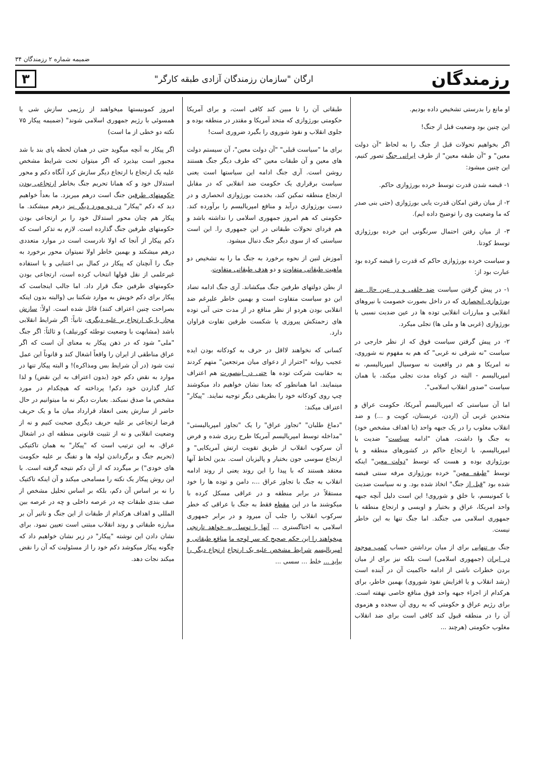ضمیمه شماره ۲ رزمندگان ۳۴
رزمندگان ارگان "سازمان رزمندگان آزادی طبقه کارگر" ۳
او مانع را بدرستی تشخیص داده بودیم.
این چنین بود وضعیت قبل از جنگ!
اگر بخواهیم تحولات قبل از جنگ را به لحاظ "آن دولت معین" و "آن طبقه معین" از طرف ایرانی جنگ تصور کنیم، این چنین میشود:
۱- قبضه شدن قدرت توسط خرده بورژوازی حاکم.
۲- از میان رفتن امکان قدرت یابی بورژوازی (حتی بنی صدر که ما وضعیت وی را توضیح داده ایم).
۳- از میان رفتن احتمال سرنگونی این خرده بورژوازی توسط کودتا.
و سیاست خرده بورژوازی حاکم که قدرت را قبضه کرده بود عبارت بود از:
۱- در پیش گرفتن سیاست ضد خلقی و در عین حال ضد بورژوازی انحصاری که در داخل بصورت خصومت با نیروهای انقلابی و مبارزات انقلابی توده ها در عین ضدیت نسبی با بورژوازی (غربی ها و ملی ها) تجلی میکرد.
۲- در پیش گرفتن سیاست فوق که از نظر خارجی در سیاست "نه شرقی نه غربی" که هم به مفهوم نه شوروی، نه امریکا و هم در واقعیت نه سوسیال امپریالیسم، نه امپریالیسم - البته در کوتاه مدت تجلی میکند، با همان سیاست "صدور انقلاب اسلامی".
اما آن سیاستی که امپریالیسم آمریکا، حکومت عراق و متحدین غربی آن (اردن، عربستان، کویت و ...) و ضد انقلاب مغلوب را در یک جبهه واحد (با اهداف مشخص خود) به جنگ وا داشت، همان "ادامه سیاست" ضدیت با امپریالیسم، با ارتجاع حاکم در کشورهای منطقه و با بورژوازی بوده و هست که توسط "دولت معین" اینکه توسط "طبقه معین" خرده بورژوازی مرفه سنتی قبضه شده بود "قبل از جنگ" اتخاذ شده بود. و نه سیاست ضدیت با کمونیسم، با خلق و شوروی! این است دلیل آنچه جبهه واحد امریکا، عراق و بختیار و اویسی و ارتجاع منطقه با جمهوری اسلامی می جنگند. اما جنگ تنها به این خاطر نیست.
جنگ به تنهایی برای از میان برداشتن حساب کمپ موجود در ایران (جمهوری اسلامی) است بلکه نیز برای از میان بردن خطرات ناشی از ادامه حاکمیت آن در آینده است (رشد انقلاب و یا افزایش نفوذ شوروی) بهمین خاطر، برای هرکدام از اجزاء جبهه واحد فوق منافع خاصی نهفته است. برای رژیم عراق و حکومتی که به روی آن سجده و هزموی آن را در منطقه قبول کند کافی است برای ضد انقلاب مغلوب حکومتی (هرچند ...
طبقاتی آن را تا مبین کند کافی است، و برای آمریکا حکومتی بورژوازی که متحد آمریکا و مقتدر در منطقه بوده و جلوی انقلاب و نفوذ شوروی را بگیرد ضروری است!
برای ما "سیاست قبلی" "آن دولت معین"، آن سیستم دولت های معین و آن طبقات معین "که طرف دیگر جنگ هستند روشن است. آری جنگ ادامه این سیاستها است یعنی سیاست برقراری یک حکومت ضد انقلابی که در مقابل ارتجاع منطقه تمکین کند، بخدمت بورژوازی انحصاری و در دست بورژوازی درآید و منافع امپریالیسم را برآورده کند. حکومتی که هم امروز جمهوری اسلامی را نداشته باشد و هم فردای تحولات طبقاتی در این جمهوری را. این است سیاستی که از سوی دیگر جنگ دنبال میشود.
آموزش لنین از نحوه برخورد به جنگ ما را به تشخیص دو ماهیت طبقاتی متفاوت و دو هدف طبقاتی متفاوت.
از بطن دولتهای طرفین جنگ میکشاند. آری جنگ ادامه تضاد این دو سیاست متفاوت است و بهمین خاطر علیرغم ضد انقلابی بودن هردو از نظر منافع در از مدت حتی آنی توده های زحمتکش پیروزی یا شکست طرفین تفاوت فراوان دارد.
کسانی که نخواهند لااقل در حرف به کودکانه بودن ایده عجیب روانه "احتراز از دعوای میان مرتجعین" متهم کردند به حقانیت شرکت توده ها حتی در اینصورت هم اعتراف مینمایند. اما همانطور که بعدا نشان خواهیم داد میکوشند چپ روی کودکانه خود را بطریقی دیگر توجیه نمایند. "پیکار" اعتراف میکند:
"دماغ طلبان" "تجاوز عراق" را یک "تجاوز امپریالیستی" "مداخله توسط امپریالیسم آمریکا طرح ریزی شده و فرض آن سرکوب انقلاب از طریق تقویت ارتش آمریکایی" و ارتجاع سوسی جون بختیار و پالیزبان است. بدین لحاظ آنها معتقد هستند که با پیدا را این روند یعنی از روند ادامه انقلاب به جنگ با تجاوز عراق ...، دامن و توده ها را خود مستقلاً در برابر منطقه و در عراقی مسکل کرده با میکوشند ما در این مقطع فقط به جنگ با عراقی که خطر سرکوب انقلاب را جلب آن میرود و در برابر جمهوری اسلامی به اختاگستری ... آنها با توسل به خواهد تارنجی میخواهند را این حکم صحیح که سر لوحه ما منافع طبقاتی و امپریالیسم شرایط مشخص علیه یک ارتجاع ارتجاع دیگر را بیاید ... خلط ... سسی ...
امروز کمونیستها میخواهند از رژیمی سازش شی یا همسوئی با رژیم جمهوری اسلامی شوند" (ضمیمه پیکار ۷۵ نکته دو خطی از ما است)
اگر پیکار به آنچه میگوید حتی در همان لحظه پای بند با شد مجبور است بپذیرد که اگر میتوان تحت شرایط مشخص علیه یک ارتجاع با ارتجاع دیگر سازش کرد آنگاه دکم و محور استدلال خود و که همانا تحریم جنگ بخاطر ارتجاعی بودن حکومتهای طرفین جنگ است درهم میریزد. ما بعداً خواهیم دید که دکم "پیکار" در دو مورد دیگر نیز درهم میشکند. ما پیکار هم چنان محور استدلال خود را بر ارتجاعی بودن حکومتهای طرفین جنگ گذارده است. لازم به تذکر است که دکم پیکار از آنجا که اولا نادرست است در موارد متعددی درهم میشکند و بهمین خاطر اولا نمیتوان محور برخورد به جنگ را آنچنان که پیکار در کمال بی اعتنایی و با استفاده غیرعلمی از نقل قولها انتخاب کرده است، ارتجاعی بودن حکومتهای طرفین جنگ قرار داد. اما جالب اینجاست که پیکار برای دکم خویش به موارد شکننا بی (والبته بدون اینکه بصراحت چنین اعتراف کنند) قائل شده است. اولاً: سازش مجاز با یک ارتجاع بر علیه دیگری، ثانیاً: اگر شرایط انقلابی باشد (مشابهت با وضعیت توطئه کورنیلف) و ثالثاً: اگر جنگ "ملی" شود که در ذهن پیکار به معنای آن است که اگر عراق مناطقی از ایران را واقعاً اشغال کند و قانوناً این عمل ثبت شود (در آن شرایط بس ومذاکره)! و البته پیکار تنها در موارد به نقض دکم خود (بدون اعتراف به این نقض) و لذا کنار گذاردن خود دکم! پرداخته که هیچکدام در مورد مشخص ما صدق نمیکند. بعبارت دیگر نه ما میتوانیم در حال حاضر از سازش یعنی انعقاد قرارداد میان ما و یک حریف فرضا ارتجاعی بر علیه حریف دیگری صحبت کنیم و نه از وضعیت انقلابی و نه از تثبیت قانونی منطقه ای در اشغال عراق. به این ترتیب است که "پیکار" به همان تاکتیکی (تحریم جنگ و برگرداندن لوله ها و تفنگ بر علیه حکومت های خودی") بر میگردد که از آن دکم نتیجه گرفته است. با این روش پیکار یک نکته را مسامحی میکند و آن اینکه تاکتیک را نه بر اساس آن دکم، بلکه بر اساس تحلیل مشخص از صف بندی طبقات چه در عرصه داخلی و چه در عرصه بین المللی و اهداف هرکدام از طبقات از این جنگ و تاثیر آن بر مبارزه طبقاتی و روند انقلاب مبتنی است تعیین نمود. برای نشان دادن این نوشته "پیکار" در زیر نشان خواهیم داد که چگونه پیکار میکوشد دکم خود را از مسئولیت که آن را نقض میکند نجات دهد.